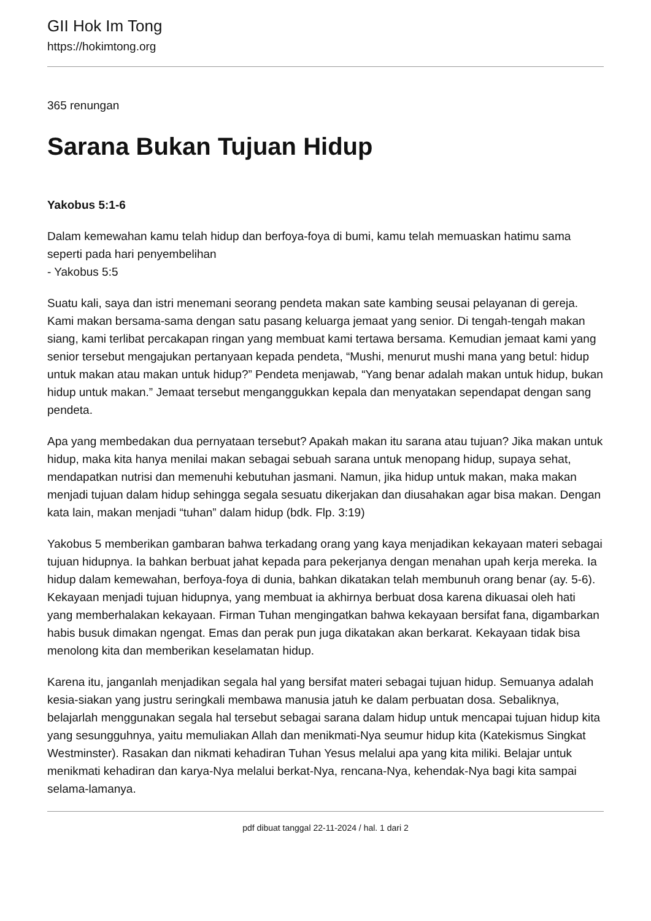GII Hok Im Tong
https://hokimtong.org
365 renungan
Sarana Bukan Tujuan Hidup
Yakobus 5:1-6
Dalam kemewahan kamu telah hidup dan berfoya-foya di bumi, kamu telah memuaskan hatimu sama seperti pada hari penyembelihan
- Yakobus 5:5
Suatu kali, saya dan istri menemani seorang pendeta makan sate kambing seusai pelayanan di gereja. Kami makan bersama-sama dengan satu pasang keluarga jemaat yang senior. Di tengah-tengah makan siang, kami terlibat percakapan ringan yang membuat kami tertawa bersama. Kemudian jemaat kami yang senior tersebut mengajukan pertanyaan kepada pendeta, “Mushi, menurut mushi mana yang betul: hidup untuk makan atau makan untuk hidup?” Pendeta menjawab, “Yang benar adalah makan untuk hidup, bukan hidup untuk makan.” Jemaat tersebut menganggukkan kepala dan menyatakan sependapat dengan sang pendeta.
Apa yang membedakan dua pernyataan tersebut? Apakah makan itu sarana atau tujuan? Jika makan untuk hidup, maka kita hanya menilai makan sebagai sebuah sarana untuk menopang hidup, supaya sehat, mendapatkan nutrisi dan memenuhi kebutuhan jasmani. Namun, jika hidup untuk makan, maka makan menjadi tujuan dalam hidup sehingga segala sesuatu dikerjakan dan diusahakan agar bisa makan. Dengan kata lain, makan menjadi “tuhan” dalam hidup (bdk. Flp. 3:19)
Yakobus 5 memberikan gambaran bahwa terkadang orang yang kaya menjadikan kekayaan materi sebagai tujuan hidupnya. Ia bahkan berbuat jahat kepada para pekerjanya dengan menahan upah kerja mereka. Ia hidup dalam kemewahan, berfoya-foya di dunia, bahkan dikatakan telah membunuh orang benar (ay. 5-6). Kekayaan menjadi tujuan hidupnya, yang membuat ia akhirnya berbuat dosa karena dikuasai oleh hati yang memberhalakan kekayaan. Firman Tuhan mengingatkan bahwa kekayaan bersifat fana, digambarkan habis busuk dimakan ngengat. Emas dan perak pun juga dikatakan akan berkarat. Kekayaan tidak bisa menolong kita dan memberikan keselamatan hidup.
Karena itu, janganlah menjadikan segala hal yang bersifat materi sebagai tujuan hidup. Semuanya adalah kesia-siakan yang justru seringkali membawa manusia jatuh ke dalam perbuatan dosa. Sebaliknya, belajarlah menggunakan segala hal tersebut sebagai sarana dalam hidup untuk mencapai tujuan hidup kita yang sesungguhnya, yaitu memuliakan Allah dan menikmati-Nya seumur hidup kita (Katekismus Singkat Westminster). Rasakan dan nikmati kehadiran Tuhan Yesus melalui apa yang kita miliki. Belajar untuk menikmati kehadiran dan karya-Nya melalui berkat-Nya, rencana-Nya, kehendak-Nya bagi kita sampai selama-lamanya.
pdf dibuat tanggal 22-11-2024 / hal. 1 dari 2